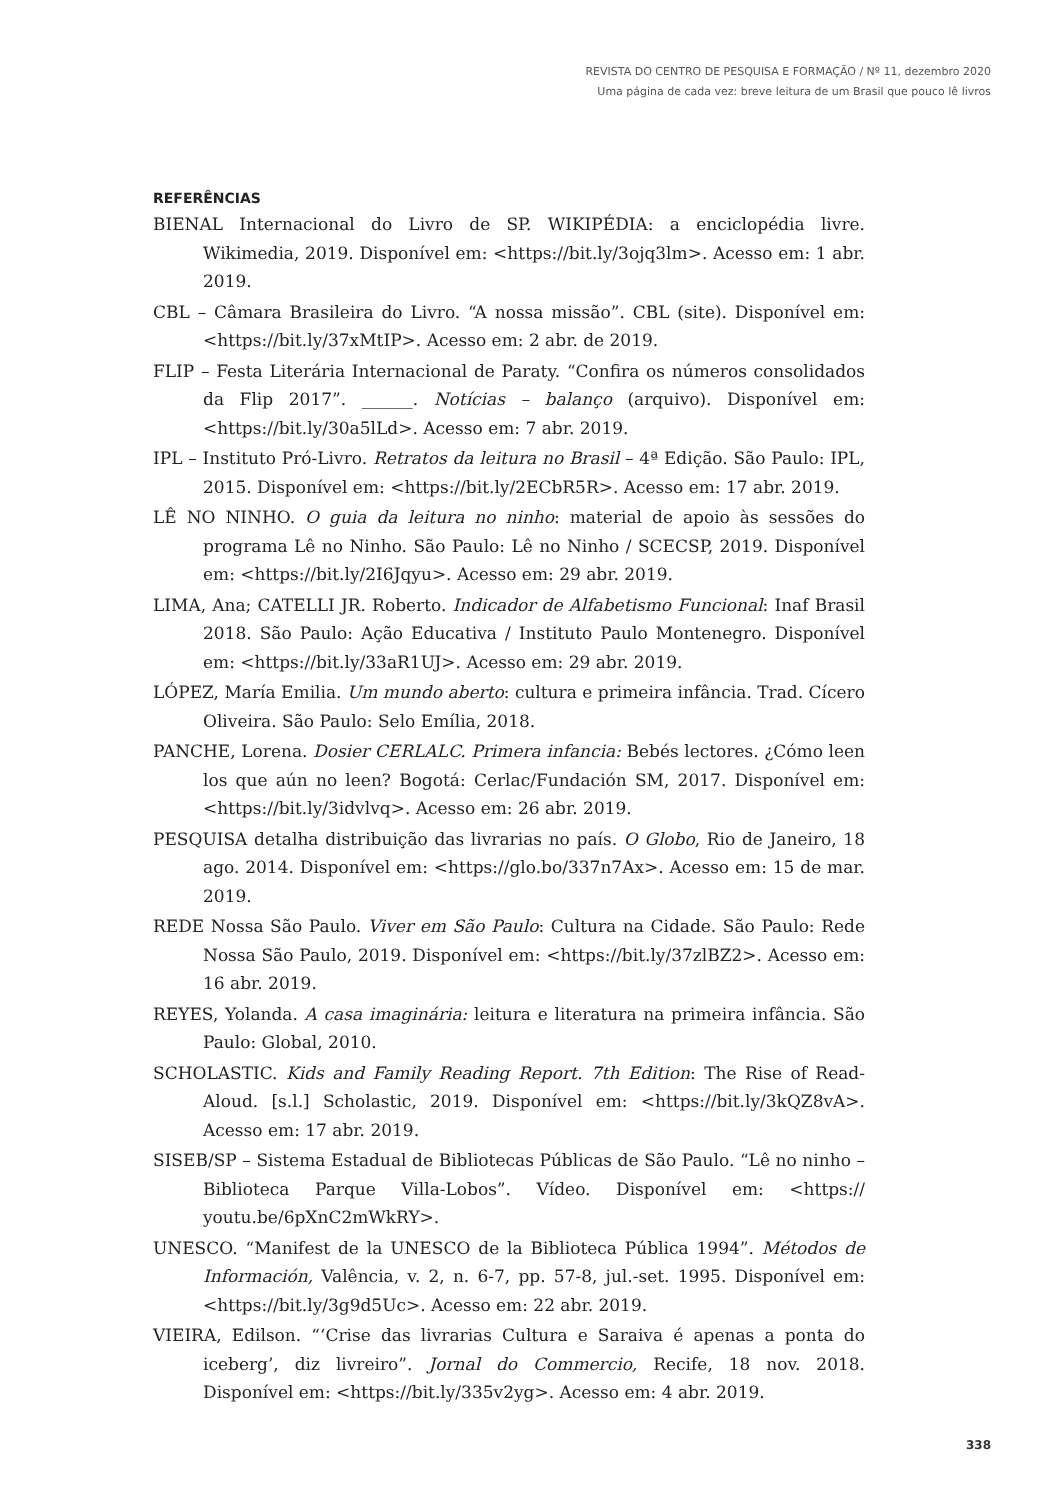REVISTA DO CENTRO DE PESQUISA E FORMAÇÃO / Nº 11, dezembro 2020
Uma página de cada vez: breve leitura de um Brasil que pouco lê livros
REFERÊNCIAS
BIENAL Internacional do Livro de SP. WIKIPÉDIA: a enciclopédia livre. Wikimedia, 2019. Disponível em: <https://bit.ly/3ojq3lm>. Acesso em: 1 abr. 2019.
CBL – Câmara Brasileira do Livro. “A nossa missão”. CBL (site). Disponível em: <https://bit.ly/37xMtIP>. Acesso em: 2 abr. de 2019.
FLIP – Festa Literária Internacional de Paraty. “Confira os números consolidados da Flip 2017”. ______. Notícias – balanço (arquivo). Disponível em: <https://bit.ly/30a5lLd>. Acesso em: 7 abr. 2019.
IPL – Instituto Pró-Livro. Retratos da leitura no Brasil – 4ª Edição. São Paulo: IPL, 2015. Disponível em: <https://bit.ly/2ECbR5R>. Acesso em: 17 abr. 2019.
LÊ NO NINHO. O guia da leitura no ninho: material de apoio às sessões do programa Lê no Ninho. São Paulo: Lê no Ninho / SCECSP, 2019. Disponível em: <https://bit.ly/2I6Jqyu>. Acesso em: 29 abr. 2019.
LIMA, Ana; CATELLI JR. Roberto. Indicador de Alfabetismo Funcional: Inaf Brasil 2018. São Paulo: Ação Educativa / Instituto Paulo Montenegro. Disponível em: <https://bit.ly/33aR1UJ>. Acesso em: 29 abr. 2019.
LÓPEZ, María Emilia. Um mundo aberto: cultura e primeira infância. Trad. Cícero Oliveira. São Paulo: Selo Emília, 2018.
PANCHE, Lorena. Dosier CERLALC. Primera infancia: Bebés lectores. ¿Cómo leen los que aún no leen? Bogotá: Cerlac/Fundación SM, 2017. Disponível em: <https://bit.ly/3idvlvq>. Acesso em: 26 abr. 2019.
PESQUISA detalha distribuição das livrarias no país. O Globo, Rio de Janeiro, 18 ago. 2014. Disponível em: <https://glo.bo/337n7Ax>. Acesso em: 15 de mar. 2019.
REDE Nossa São Paulo. Viver em São Paulo: Cultura na Cidade. São Paulo: Rede Nossa São Paulo, 2019. Disponível em: <https://bit.ly/37zlBZ2>. Acesso em: 16 abr. 2019.
REYES, Yolanda. A casa imaginária: leitura e literatura na primeira infância. São Paulo: Global, 2010.
SCHOLASTIC. Kids and Family Reading Report. 7th Edition: The Rise of Read-Aloud. [s.l.] Scholastic, 2019. Disponível em: <https://bit.ly/3kQZ8vA>. Acesso em: 17 abr. 2019.
SISEB/SP – Sistema Estadual de Bibliotecas Públicas de São Paulo. “Lê no ninho – Biblioteca Parque Villa-Lobos”. Vídeo. Disponível em: <https:// youtu.be/6pXnC2mWkRY>.
UNESCO. “Manifest de la UNESCO de la Biblioteca Pública 1994”. Métodos de Información, Valência, v. 2, n. 6-7, pp. 57-8, jul.-set. 1995. Disponível em: <https://bit.ly/3g9d5Uc>. Acesso em: 22 abr. 2019.
VIEIRA, Edilson. “‘Crise das livrarias Cultura e Saraiva é apenas a ponta do iceberg’, diz livreiro”. Jornal do Commercio, Recife, 18 nov. 2018. Disponível em: <https://bit.ly/335v2yg>. Acesso em: 4 abr. 2019.
338